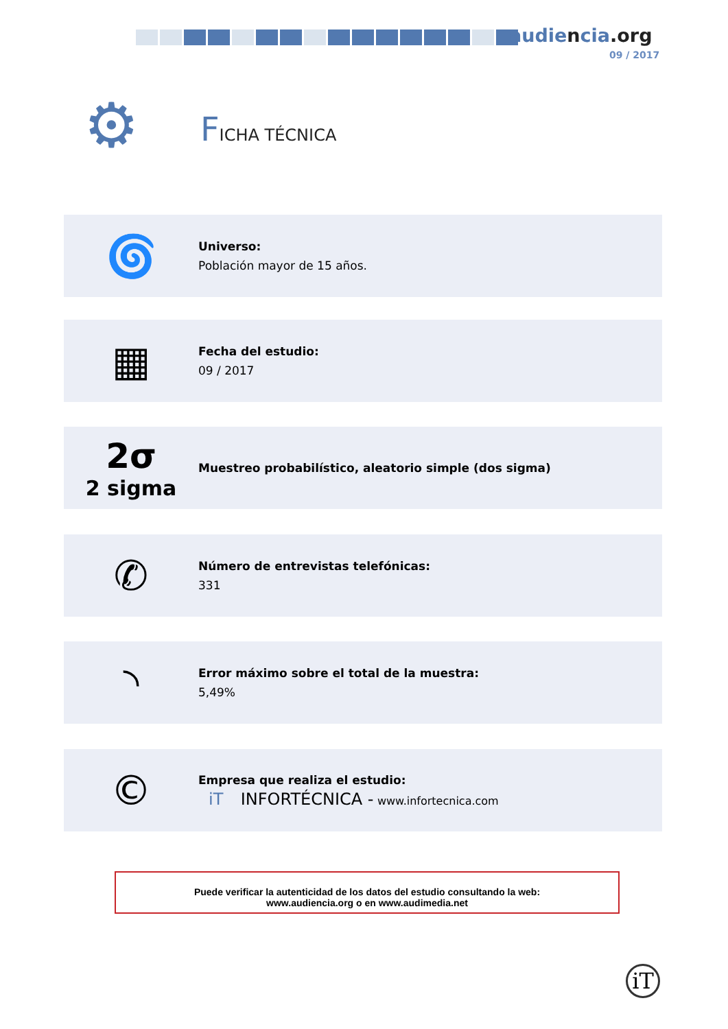audiencia.org
09 / 2017
⚙ FICHA TÉCNICA
🌀
Universo:
Población mayor de 15 años.
▦
Fecha del estudio:
09 / 2017
2σ
2 sigma
Muestreo probabilístico, aleatorio simple (dos sigma)
✆
Número de entrevistas telefónicas:
331
◝
Error máximo sobre el total de la muestra:
5,49%
©
Empresa que realiza el estudio:
iT INFORTÉCNICA - www.infortecnica.com
Puede verificar la autenticidad de los datos del estudio consultando la web:
www.audiencia.org o en www.audimedia.net
iT